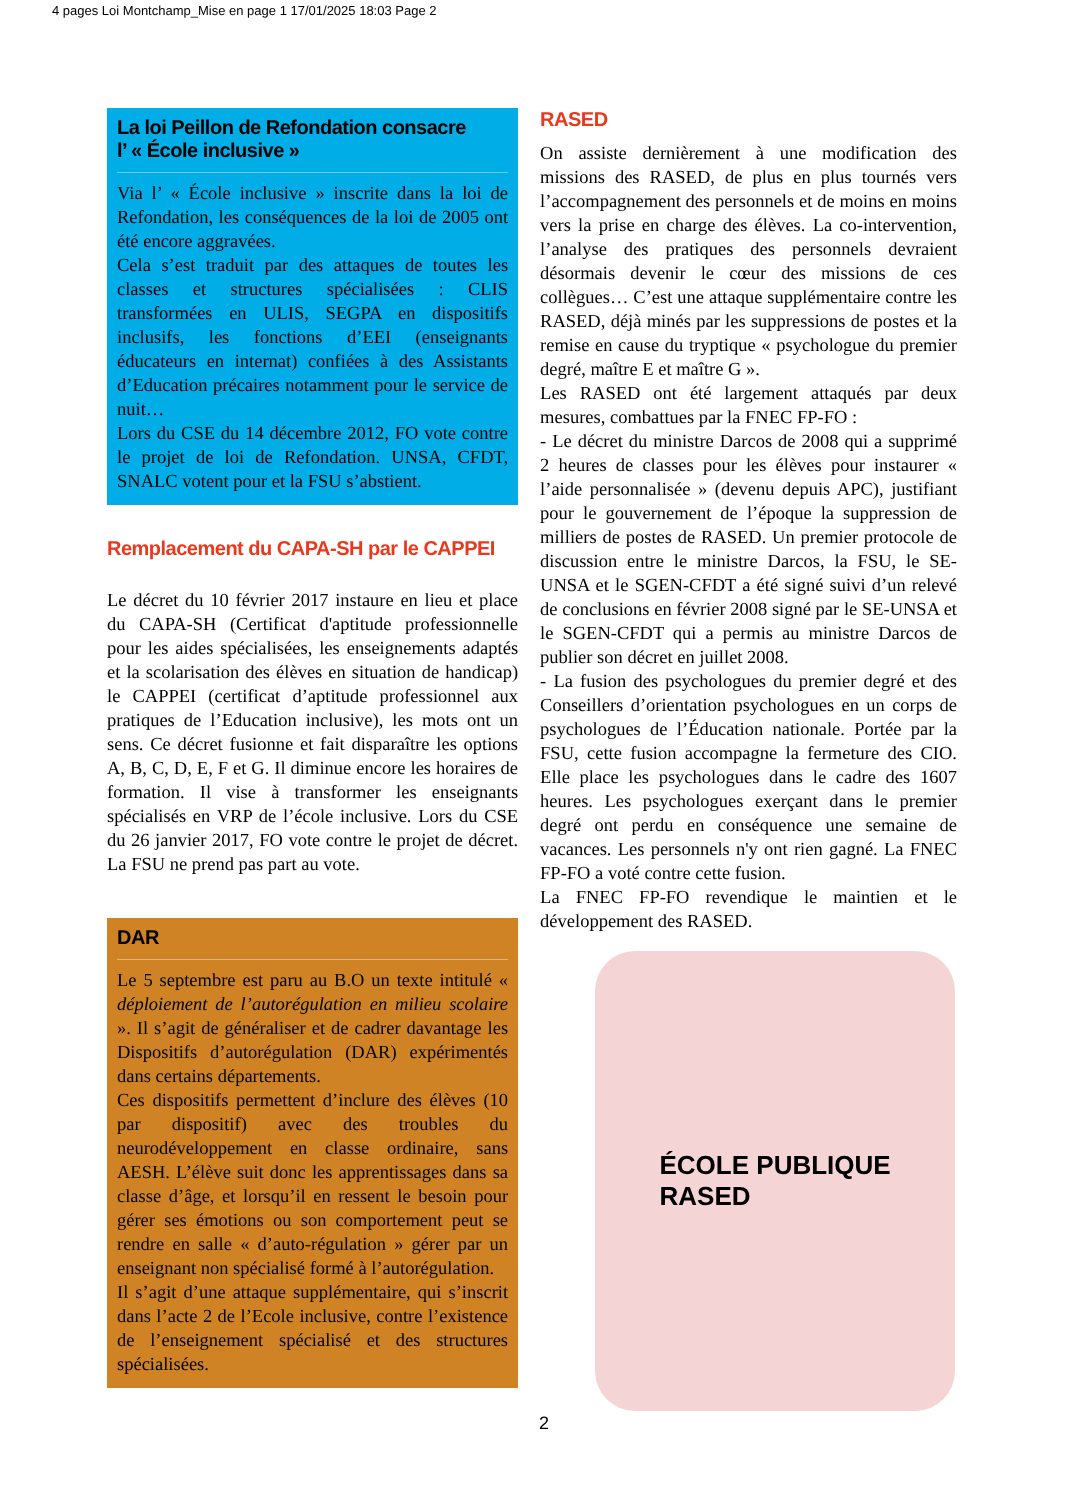4 pages Loi Montchamp_Mise en page 1 17/01/2025 18:03 Page 2
La loi Peillon de Refondation consacre
l’ « École inclusive »
Via l’ « École inclusive » inscrite dans la loi de Refondation, les conséquences de la loi de 2005 ont été encore aggravées.
Cela s’est traduit par des attaques de toutes les classes et structures spécialisées : CLIS transformées en ULIS, SEGPA en dispositifs inclusifs, les fonctions d’EEI (enseignants éducateurs en internat) confiées à des Assistants d’Education précaires notamment pour le service de nuit…
Lors du CSE du 14 décembre 2012, FO vote contre le projet de loi de Refondation. UNSA, CFDT, SNALC votent pour et la FSU s’abstient.
Remplacement du CAPA-SH par le CAPPEI
Le décret du 10 février 2017 instaure en lieu et place du CAPA-SH (Certificat d'aptitude professionnelle pour les aides spécialisées, les enseignements adaptés et la scolarisation des élèves en situation de handicap) le CAPPEI (certificat d’aptitude professionnel aux pratiques de l’Education inclusive), les mots ont un sens. Ce décret fusionne et fait disparaître les options A, B, C, D, E, F et G. Il diminue encore les horaires de formation. Il vise à transformer les enseignants spécialisés en VRP de l’école inclusive. Lors du CSE du 26 janvier 2017, FO vote contre le projet de décret. La FSU ne prend pas part au vote.
DAR
Le 5 septembre est paru au B.O un texte intitulé « déploiement de l’autorégulation en milieu scolaire ». Il s’agit de généraliser et de cadrer davantage les Dispositifs d’autorégulation (DAR) expérimentés dans certains départements.
Ces dispositifs permettent d’inclure des élèves (10 par dispositif) avec des troubles du neurodéveloppement en classe ordinaire, sans AESH. L’élève suit donc les apprentissages dans sa classe d’âge, et lorsqu’il en ressent le besoin pour gérer ses émotions ou son comportement peut se rendre en salle « d’auto-régulation » gérer par un enseignant non spécialisé formé à l’autorégulation.
Il s’agit d’une attaque supplémentaire, qui s’inscrit dans l’acte 2 de l’Ecole inclusive, contre l’existence de l’enseignement spécialisé et des structures spécialisées.
RASED
On assiste dernièrement à une modification des missions des RASED, de plus en plus tournés vers l’accompagnement des personnels et de moins en moins vers la prise en charge des élèves. La co-intervention, l’analyse des pratiques des personnels devraient désormais devenir le cœur des missions de ces collègues… C’est une attaque supplémentaire contre les RASED, déjà minés par les suppressions de postes et la remise en cause du tryptique « psychologue du premier degré, maître E et maître G ».
Les RASED ont été largement attaqués par deux mesures, combattues par la FNEC FP-FO :
- Le décret du ministre Darcos de 2008 qui a supprimé 2 heures de classes pour les élèves pour instaurer « l’aide personnalisée » (devenu depuis APC), justifiant pour le gouvernement de l’époque la suppression de milliers de postes de RASED. Un premier protocole de discussion entre le ministre Darcos, la FSU, le SE-UNSA et le SGEN-CFDT a été signé suivi d’un relevé de conclusions en février 2008 signé par le SE-UNSA et le SGEN-CFDT qui a permis au ministre Darcos de publier son décret en juillet 2008.
- La fusion des psychologues du premier degré et des Conseillers d’orientation psychologues en un corps de psychologues de l’Éducation nationale. Portée par la FSU, cette fusion accompagne la fermeture des CIO. Elle place les psychologues dans le cadre des 1607 heures. Les psychologues exerçant dans le premier degré ont perdu en conséquence une semaine de vacances. Les personnels n'y ont rien gagné. La FNEC FP-FO a voté contre cette fusion.
La FNEC FP-FO revendique le maintien et le développement des RASED.
ÉCOLE PUBLIQUE
RASED
2